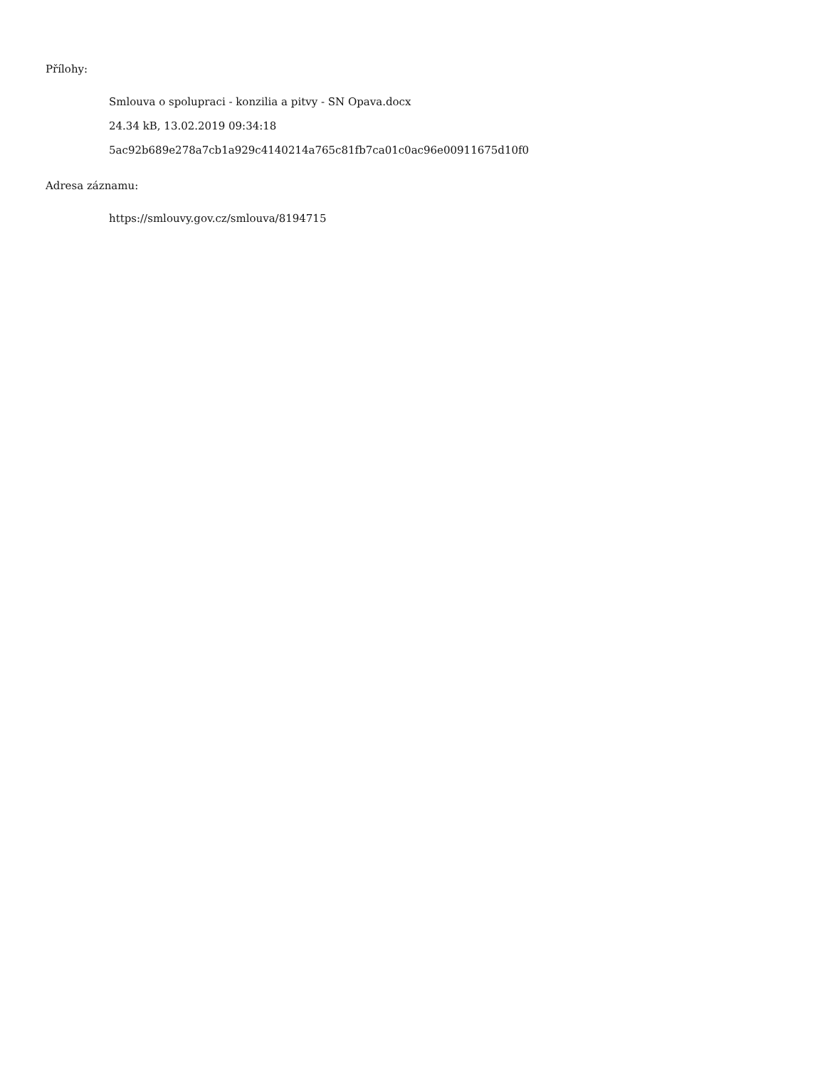Přílohy:
Smlouva o spolupraci - konzilia a pitvy - SN Opava.docx
24.34 kB, 13.02.2019 09:34:18
5ac92b689e278a7cb1a929c4140214a765c81fb7ca01c0ac96e00911675d10f0
Adresa záznamu:
https://smlouvy.gov.cz/smlouva/8194715